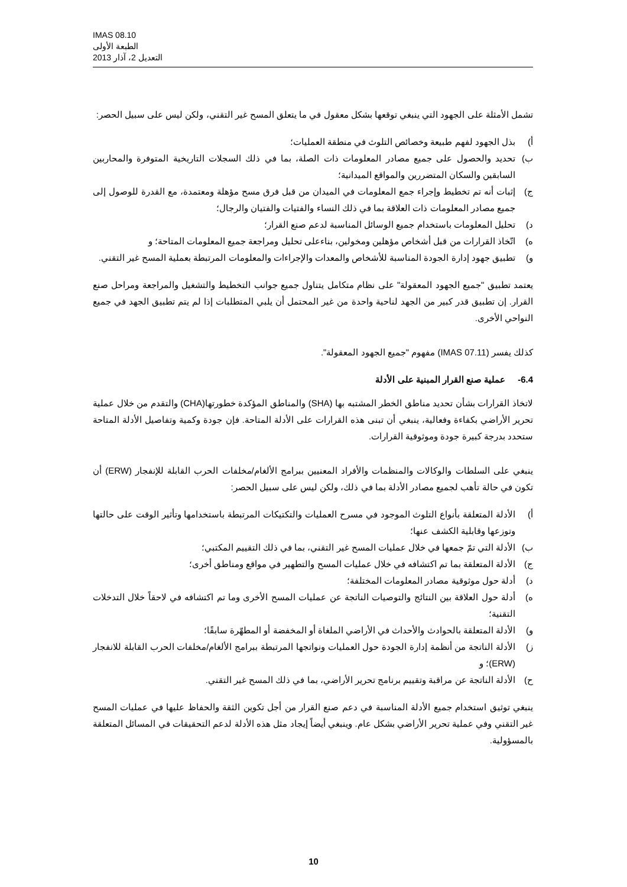IMAS 08.10
الطبعة الأولى
التعديل 2، آذار 2013
تشمل الأمثلة على الجهود التي ينبغي توقعها بشكل معقول في ما يتعلق المسح غير التقني، ولكن ليس على سبيل الحصر:
أ) بذل الجهود لفهم طبيعة وخصائص التلوث في منطقة العمليات؛
ب) تحديد والحصول على جميع مصادر المعلومات ذات الصلة، بما في ذلك السجلات التاريخية المتوفرة والمحاربين السابقين والسكان المتضررين والمواقع الميدانية؛
ج) إثبات أنه تم تخطيط وإجراء جمع المعلومات في الميدان من قبل فرق مسح مؤهلة ومعتمدة، مع القدرة للوصول إلى جميع مصادر المعلومات ذات العلاقة بما في ذلك النساء والفتيات والفتيان والرجال؛
د) تحليل المعلومات باستخدام جميع الوسائل المناسبة لدعم صنع القرار؛
ه) اتّخاذ القرارات من قبل أشخاص مؤهلين ومخولين، بناءعلى تحليل ومراجعة جميع المعلومات المتاحة؛ و
و) تطبيق جهود إدارة الجودة المناسبة للأشخاص والمعدات والإجراءات والمعلومات المرتبطة بعملية المسح غير التقني.
يعتمد تطبيق "جميع الجهود المعقولة" على نظام متكامل يتناول جميع جوانب التخطيط والتشغيل والمراجعة ومراحل صنع القرار. إن تطبيق قدر كبير من الجهد لناحية واحدة من غير المحتمل أن يلبي المتطلبات إذا لم يتم تطبيق الجهد في جميع النواحي الأخرى.
كذلك يفسر (IMAS 07.11) مفهوم "جميع الجهود المعقولة".
6.4- عملية صنع القرار المبنية على الأدلة
لاتخاذ القرارات بشأن تحديد مناطق الخطر المشتبه بها (SHA) والمناطق المؤكدة خطورتها(CHA) والتقدم من خلال عملية تحرير الأراضي بكفاءة وفعالية، ينبغي أن تبنى هذه القرارات على الأدلة المتاحة. فإن جودة وكمية وتفاصيل الأدلة المتاحة ستحدد بدرجة كبيرة جودة وموثوقية القرارات.
ينبغي على السلطات والوكالات والمنظمات والأفراد المعنيين ببرامج الألغام/مخلفات الحرب القابلة للإنفجار (ERW) أن تكون في حالة تأهب لجميع مصادر الأدلة بما في ذلك، ولكن ليس على سبيل الحصر:
أ) الأدلة المتعلقة بأنواع التلوث الموجود في مسرح العمليات والتكتيكات المرتبطة باستخدامها وتأثير الوقت على حالتها وتوزعها وقابلية الكشف عنها؛
ب) الأدلة التي تمّ جمعها في خلال عمليات المسح غير التقني، بما في ذلك التقييم المكتبي؛
ج) الأدلة المتعلقة بما تم اكتشافه في خلال عمليات المسح والتطهير في مواقع ومناطق أخرى؛
د) أدلة حول موثوقية مصادر المعلومات المختلفة؛
ه) أدلة حول العلاقة بين النتائج والتوصيات الناتجة عن عمليات المسح الأخرى وما تم اكتشافه في لاحقاً خلال التدخلات التقنية؛
و) الأدلة المتعلقة بالحوادث والأحداث في الأراضي الملغاة أو المخفضة أو المطهّرة سابقًا؛
ز) الأدلة الناتجة من أنظمة إدارة الجودة حول العمليات ونواتجها المرتبطة ببرامج الألغام/مخلفات الحرب القابلة للانفجار (ERW)؛ و
ح) الأدلة الناتجة عن مراقبة وتقييم برنامج تحرير الأراضي، بما في ذلك المسح غير التقني.
ينبغي توثيق استخدام جميع الأدلة المناسبة في دعم صنع القرار من أجل تكوين الثقة والحفاظ عليها في عمليات المسح غير التقني وفي عملية تحرير الأراضي بشكل عام. وينبغي أيضاً إيجاد مثل هذه الأدلة لدعم التحقيقات في المسائل المتعلقة بالمسؤولية.
10